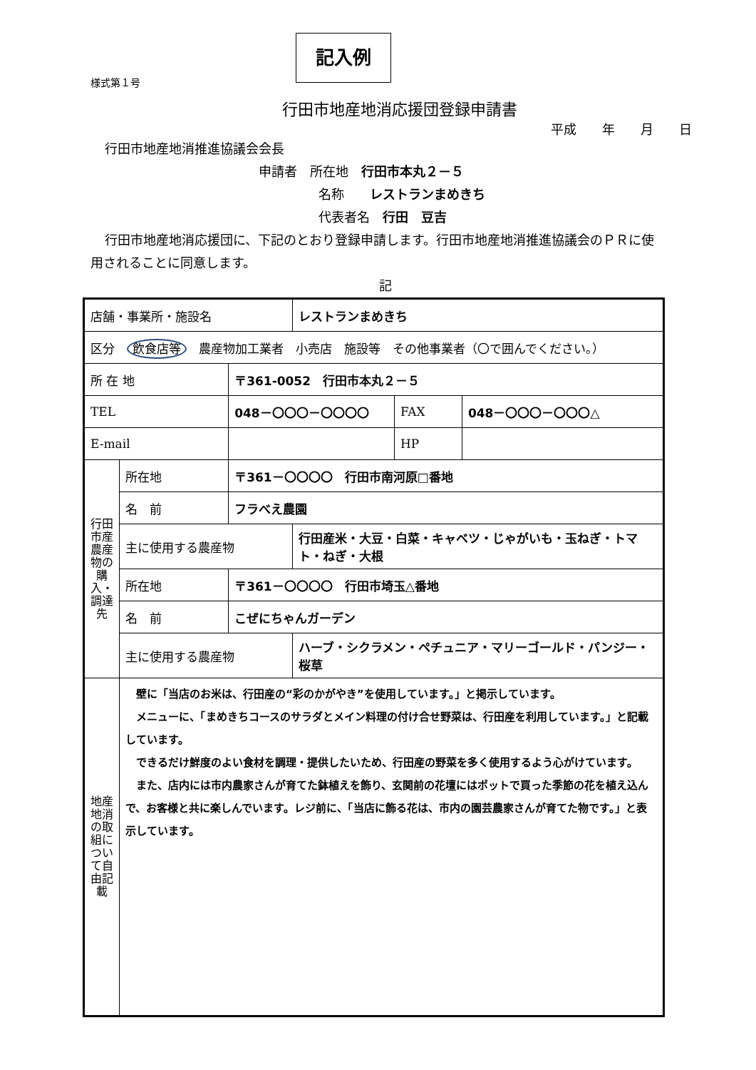記入例
様式第１号
行田市地産地消応援団登録申請書
平成　　年　　月　　日
行田市地産地消推進協議会会長
申請者　所在地　行田市本丸２－５
名称　　レストランまめきち
代表者名　行田　豆吉
行田市地産地消応援団に、下記のとおり登録申請します。行田市地産地消推進協議会のＰＲに使用されることに同意します。
記
| 店舗・事業所・施設名 | | | レストランまめきち | | |
| 区分 飲食店等 農産物加工業者 小売店 施設等 その他事業者（〇で囲んでください。） | | | | | |
| 所 在 地 | | 〒361-0052 行田市本丸２－５ | | | |
| TEL | | 048－〇〇〇－〇〇〇〇 | | FAX | 048－〇〇〇－〇〇〇△ |
| E-mail | | | | HP | |
| 行田市産農産物の購入・調達先 | 所在地 | 〒361－〇〇〇〇 行田市南河原□番地 | | | |
| | 名 前 | フラべえ農園 | | | |
| | 主に使用する農産物 | | 行田産米・大豆・白菜・キャベツ・じゃがいも・玉ねぎ・トマト・ねぎ・大根 | | |
| | 所在地 | 〒361－〇〇〇〇 行田市埼玉△番地 | | | |
| | 名 前 | こぜにちゃんガーデン | | | |
| | 主に使用する農産物 | | ハーブ・シクラメン・ペチュニア・マリーゴールド・パンジー・桜草 | | |
| 地産地消の取組について自由記載 | 壁に「当店のお米は、行田産の“彩のかがやき”を使用しています。」と掲示しています。 メニューに、「まめきちコースのサラダとメイン料理の付け合せ野菜は、行田産を利用しています。」と記載しています。 できるだけ鮮度のよい食材を調理・提供したいため、行田産の野菜を多く使用するよう心がけています。 また、店内には市内農家さんが育てた鉢植えを飾り、玄関前の花壇にはポットで買った季節の花を植え込んで、お客様と共に楽しんでいます。レジ前に、「当店に飾る花は、市内の園芸農家さんが育てた物です。」と表示しています。 | | | | |